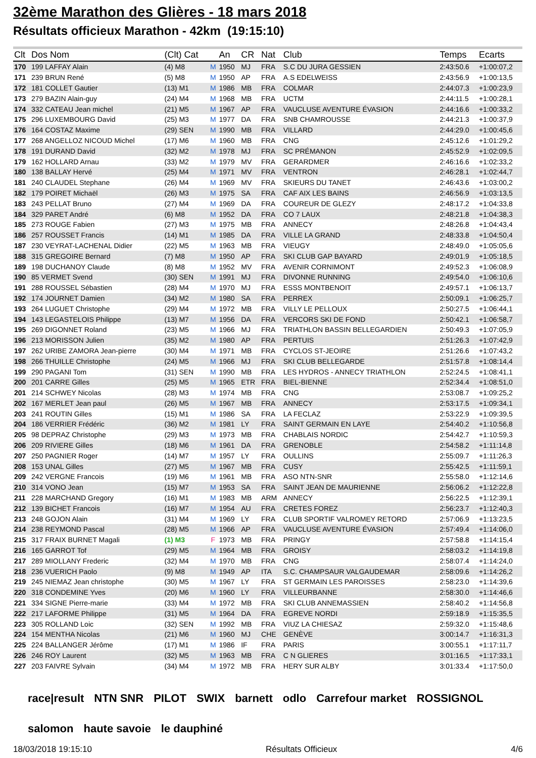32ème Marathon des Glières - 18 mars 2018
Résultats officieux Marathon - 42km (19:15:10)
| Clt | Dos Nom | (Clt) Cat | | An | CR | Nat | Club | Temps | Ecarts |
| --- | --- | --- | --- | --- | --- | --- | --- | --- | --- |
| 170 | 199 LAFFAY Alain | (4) M8 | M | 1950 | MJ | FRA | S.C DU JURA GESSIEN | 2:43:50.6 | +1:00:07,2 |
| 171 | 239 BRUN René | (5) M8 | M | 1950 | AP | FRA | A.S EDELWEISS | 2:43:56.9 | +1:00:13,5 |
| 172 | 181 COLLET Gautier | (13) M1 | M | 1986 | MB | FRA | COLMAR | 2:44:07.3 | +1:00:23,9 |
| 173 | 279 BAZIN Alain-guy | (24) M4 | M | 1968 | MB | FRA | UCTM | 2:44:11.5 | +1:00:28,1 |
| 174 | 332 CATEAU Jean michel | (21) M5 | M | 1967 | AP | FRA | VAUCLUSE AVENTURE ÉVASION | 2:44:16.6 | +1:00:33,2 |
| 175 | 296 LUXEMBOURG David | (25) M3 | M | 1977 | DA | FRA | SNB CHAMROUSSE | 2:44:21.3 | +1:00:37,9 |
| 176 | 164 COSTAZ Maxime | (29) SEN | M | 1990 | MB | FRA | VILLARD | 2:44:29.0 | +1:00:45,6 |
| 177 | 268 ANGELLOZ NICOUD Michel | (17) M6 | M | 1960 | MB | FRA | CNG | 2:45:12.6 | +1:01:29,2 |
| 178 | 191 DURAND David | (32) M2 | M | 1978 | MJ | FRA | SC PRÉMANON | 2:45:52.9 | +1:02:09,5 |
| 179 | 162 HOLLARD Arnau | (33) M2 | M | 1979 | MV | FRA | GERARDMER | 2:46:16.6 | +1:02:33,2 |
| 180 | 138 BALLAY Hervé | (25) M4 | M | 1971 | MV | FRA | VENTRON | 2:46:28.1 | +1:02:44,7 |
| 181 | 240 CLAUDEL Stephane | (26) M4 | M | 1969 | MV | FRA | SKIEURS DU TANET | 2:46:43.6 | +1:03:00,2 |
| 182 | 179 POIRET Michaël | (26) M3 | M | 1975 | SA | FRA | CAF AIX LES BAINS | 2:46:56.9 | +1:03:13,5 |
| 183 | 243 PELLAT Bruno | (27) M4 | M | 1969 | DA | FRA | COUREUR DE GLEZY | 2:48:17.2 | +1:04:33,8 |
| 184 | 329 PARET André | (6) M8 | M | 1952 | DA | FRA | CO 7 LAUX | 2:48:21.8 | +1:04:38,3 |
| 185 | 273 ROUGE Fabien | (27) M3 | M | 1975 | MB | FRA | ANNECY | 2:48:26.8 | +1:04:43,4 |
| 186 | 257 ROUSSET Francis | (14) M1 | M | 1985 | DA | FRA | VILLE LA GRAND | 2:48:33.8 | +1:04:50,4 |
| 187 | 230 VEYRAT-LACHENAL Didier | (22) M5 | M | 1963 | MB | FRA | VIEUGY | 2:48:49.0 | +1:05:05,6 |
| 188 | 315 GREGOIRE Bernard | (7) M8 | M | 1950 | AP | FRA | SKI CLUB GAP BAYARD | 2:49:01.9 | +1:05:18,5 |
| 189 | 198 DUCHANOY Claude | (8) M8 | M | 1952 | MV | FRA | AVENIR CORNIMONT | 2:49:52.3 | +1:06:08,9 |
| 190 | 85 VERMET Svend | (30) SEN | M | 1991 | MJ | FRA | DIVONNE RUNNING | 2:49:54.0 | +1:06:10,6 |
| 191 | 288 ROUSSEL Sébastien | (28) M4 | M | 1970 | MJ | FRA | ESSS MONTBENOIT | 2:49:57.1 | +1:06:13,7 |
| 192 | 174 JOURNET Damien | (34) M2 | M | 1980 | SA | FRA | PERREX | 2:50:09.1 | +1:06:25,7 |
| 193 | 264 LUGUET Christophe | (29) M4 | M | 1972 | MB | FRA | VILLY LE PELLOUX | 2:50:27.5 | +1:06:44,1 |
| 194 | 143 LEGASTELOIS Philippe | (13) M7 | M | 1956 | DA | FRA | VERCORS SKI DE FOND | 2:50:42.1 | +1:06:58,7 |
| 195 | 269 DIGONNET Roland | (23) M5 | M | 1966 | MJ | FRA | TRIATHLON BASSIN BELLEGARDIEN | 2:50:49.3 | +1:07:05,9 |
| 196 | 213 MORISSON Julien | (35) M2 | M | 1980 | AP | FRA | PERTUIS | 2:51:26.3 | +1:07:42,9 |
| 197 | 262 URIBE ZAMORA Jean-pierre | (30) M4 | M | 1971 | MB | FRA | CYCLOS ST-JEOIRE | 2:51:26.6 | +1:07:43,2 |
| 198 | 266 THUILLE Christophe | (24) M5 | M | 1966 | MJ | FRA | SKI CLUB BELLEGARDE | 2:51:57.8 | +1:08:14,4 |
| 199 | 290 PAGANI Tom | (31) SEN | M | 1990 | MB | FRA | LES HYDROS - ANNECY TRIATHLON | 2:52:24.5 | +1:08:41,1 |
| 200 | 201 CARRE Gilles | (25) M5 | M | 1965 | ETR | FRA | BIEL-BIENNE | 2:52:34.4 | +1:08:51,0 |
| 201 | 214 SCHWEY Nicolas | (28) M3 | M | 1974 | MB | FRA | CNG | 2:53:08.7 | +1:09:25,2 |
| 202 | 167 MERLET Jean paul | (26) M5 | M | 1967 | MB | FRA | ANNECY | 2:53:17.5 | +1:09:34,1 |
| 203 | 241 ROUTIN Gilles | (15) M1 | M | 1986 | SA | FRA | LA FECLAZ | 2:53:22.9 | +1:09:39,5 |
| 204 | 186 VERRIER Frédéric | (36) M2 | M | 1981 | LY | FRA | SAINT GERMAIN EN LAYE | 2:54:40.2 | +1:10:56,8 |
| 205 | 98 DEPRAZ Christophe | (29) M3 | M | 1973 | MB | FRA | CHABLAIS NORDIC | 2:54:42.7 | +1:10:59,3 |
| 206 | 209 RIVIERE Gilles | (18) M6 | M | 1961 | DA | FRA | GRENOBLE | 2:54:58.2 | +1:11:14,8 |
| 207 | 250 PAGNIER Roger | (14) M7 | M | 1957 | LY | FRA | OULLINS | 2:55:09.7 | +1:11:26,3 |
| 208 | 153 UNAL Gilles | (27) M5 | M | 1967 | MB | FRA | CUSY | 2:55:42.5 | +1:11:59,1 |
| 209 | 242 VERGNE Francois | (19) M6 | M | 1961 | MB | FRA | ASO NTN-SNR | 2:55:58.0 | +1:12:14,6 |
| 210 | 314 VONO Jean | (15) M7 | M | 1953 | SA | FRA | SAINT JEAN DE MAURIENNE | 2:56:06.2 | +1:12:22,8 |
| 211 | 228 MARCHAND Gregory | (16) M1 | M | 1983 | MB | ARM | ANNECY | 2:56:22.5 | +1:12:39,1 |
| 212 | 139 BICHET Francois | (16) M7 | M | 1954 | AU | FRA | CRETES FOREZ | 2:56:23.7 | +1:12:40,3 |
| 213 | 248 GOJON Alain | (31) M4 | M | 1969 | LY | FRA | CLUB SPORTIF VALROMEY RETORD | 2:57:06.9 | +1:13:23,5 |
| 214 | 238 REYMOND Pascal | (28) M5 | M | 1966 | AP | FRA | VAUCLUSE AVENTURE ÉVASION | 2:57:49.4 | +1:14:06,0 |
| 215 | 317 FRAIX BURNET Magali | (1) M3 | F | 1973 | MB | FRA | PRINGY | 2:57:58.8 | +1:14:15,4 |
| 216 | 165 GARROT Tof | (29) M5 | M | 1964 | MB | FRA | GROISY | 2:58:03.2 | +1:14:19,8 |
| 217 | 289 MIOLLANY Frederic | (32) M4 | M | 1970 | MB | FRA | CNG | 2:58:07.4 | +1:14:24,0 |
| 218 | 236 VUERICH Paolo | (9) M8 | M | 1949 | AP | ITA | S.C. CHAMPSAUR VALGAUDEMAR | 2:58:09.6 | +1:14:26,2 |
| 219 | 245 NIEMAZ Jean christophe | (30) M5 | M | 1967 | LY | FRA | ST GERMAIN LES PAROISSES | 2:58:23.0 | +1:14:39,6 |
| 220 | 318 CONDEMINE Yves | (20) M6 | M | 1960 | LY | FRA | VILLEURBANNE | 2:58:30.0 | +1:14:46,6 |
| 221 | 334 SIGNE Pierre-marie | (33) M4 | M | 1972 | MB | FRA | SKI CLUB ANNEMASSIEN | 2:58:40.2 | +1:14:56,8 |
| 222 | 217 LAFORME Philippe | (31) M5 | M | 1964 | DA | FRA | EGREVE NORDI | 2:59:18.9 | +1:15:35,5 |
| 223 | 305 ROLLAND Loic | (32) SEN | M | 1992 | MB | FRA | VIUZ LA CHIESAZ | 2:59:32.0 | +1:15:48,6 |
| 224 | 154 MENTHA Nicolas | (21) M6 | M | 1960 | MJ | CHE | GENÈVE | 3:00:14.7 | +1:16:31,3 |
| 225 | 224 BALLANGER Jérôme | (17) M1 | M | 1986 | IF | FRA | PARIS | 3:00:55.1 | +1:17:11,7 |
| 226 | 246 ROY Laurent | (32) M5 | M | 1963 | MB | FRA | C N GLIERES | 3:01:16.5 | +1:17:33,1 |
| 227 | 203 FAIVRE Sylvain | (34) M4 | M | 1972 | MB | FRA | HERY SUR ALBY | 3:01:33.4 | +1:17:50,0 |
race|result NTN SNR PILOT SWIX barnett odlo Carrefour market ROSSIGNOL salomon haute savoie le dauphiné
18/03/2018 19:15:10 Résultats Officieux 4/6